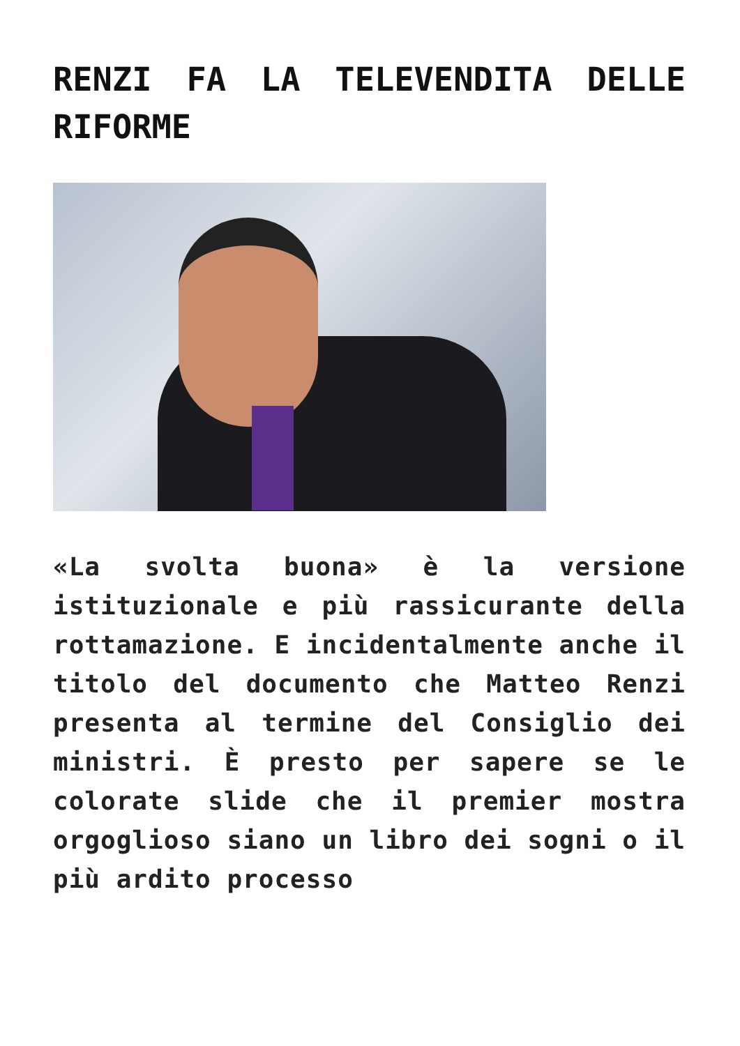RENZI FA LA TELEVENDITA DELLE RIFORME
«La svolta buona» è la versione istituzionale e più rassicurante della rottamazione. E incidentalmente anche il titolo del documento che Matteo Renzi presenta al termine del Consiglio dei ministri. È presto per sapere se le colorate slide che il premier mostra orgoglioso siano un libro dei sogni o il più ardito processo